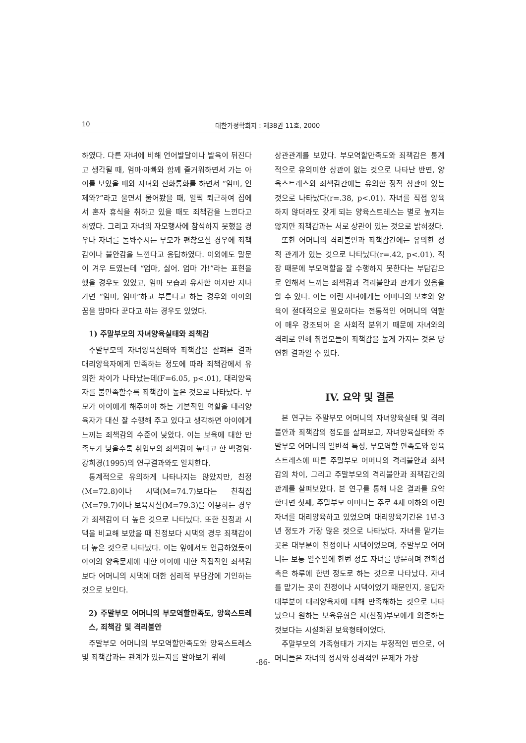10 대한가정학회지 : 제38권 11호, 2000
하였다. 다른 자녀에 비해 언어발달이나 발육이 뒤진다고 생각될 때, 엄마·아빠와 함께 즐거워하면서 가는 아이를 보았을 때와 자녀와 전화통화를 하면서 “엄마, 언제와?”라고 울면서 물어봤을 때, 일찍 퇴근하여 집에서 혼자 휴식을 취하고 있을 때도 죄책감을 느낀다고 하였다. 그리고 자녀의 자모행사에 참석하지 못했을 경우나 자녀를 돌봐주시는 부모가 편찮으실 경우에 죄책감이나 불안감을 느낀다고 응답하였다. 이외에도 말문이 겨우 트였는데 “엄마, 싫어. 엄마 가!”라는 표현을 했을 경우도 있었고, 엄마 모습과 유사한 여자만 지나가면 “엄마, 엄마”하고 부른다고 하는 경우와 아이의 꿈을 밤마다 꾼다고 하는 경우도 있었다.
1) 주말부모의 자녀양육실태와 죄책감
주말부모의 자녀양육실태와 죄책감을 살펴본 결과 대리양육자에게 만족하는 정도에 따라 죄책감에서 유의한 차이가 나타났는데(F=6.05, p<.01), 대리양육자를 불만족할수록 죄책감이 높은 것으로 나타났다. 부모가 아이에게 해주어야 하는 기본적인 역할을 대리양육자가 대신 잘 수행해 주고 있다고 생각하면 아이에게 느끼는 죄책감의 수준이 낮았다. 이는 보육에 대한 만족도가 낮을수록 취업모의 죄책감이 높다고 한 백경임·강희경(1995)의 연구결과와도 일치한다.
통계적으로 유의하게 나타나지는 않았지만, 친정(M=72.8)이나 시댁(M=74.7)보다는 친척집(M=79.7)이나 보육시설(M=79.3)을 이용하는 경우가 죄책감이 더 높은 것으로 나타났다. 또한 친정과 시댁을 비교해 보았을 때 친정보다 시댁의 경우 죄책감이 더 높은 것으로 나타났다. 이는 앞에서도 언급하였듯이 아이의 양육문제에 대한 아이에 대한 직접적인 죄책감보다 어머니의 시댁에 대한 심리적 부담감에 기인하는 것으로 보인다.
2) 주말부모 어머니의 부모역할만족도, 양육스트레스, 죄책감 및 격리불안
주말부모 어머니의 부모역할만족도와 양육스트레스 및 죄책감과는 관계가 있는지를 알아보기 위해
상관관계를 보았다. 부모역할만족도와 죄책감은 통계적으로 유의미한 상관이 없는 것으로 나타난 반면, 양육스트레스와 죄책감간에는 유의한 정적 상관이 있는 것으로 나타났다(r=.38, p<.01). 자녀를 직접 양육하지 않더라도 갖게 되는 양육스트레스는 별로 높지는 않지만 죄책감과는 서로 상관이 있는 것으로 밝혀졌다.
또한 어머니의 격리불안과 죄책감간에는 유의한 정적 관계가 있는 것으로 나타났다(r=.42, p<.01). 직장 때문에 부모역할을 잘 수행하지 못한다는 부담감으로 인해서 느끼는 죄책감과 격리불안과 관계가 있음을 알 수 있다. 이는 어린 자녀에게는 어머니의 보호와 양육이 절대적으로 필요하다는 전통적인 어머니의 역할이 매우 강조되어 온 사회적 분위기 때문에 자녀와의 격리로 인해 취업모들이 죄책감을 높게 가지는 것은 당연한 결과일 수 있다.
IV. 요약 및 결론
본 연구는 주말부모 어머니의 자녀양육실태 및 격리불안과 죄책감의 정도를 살펴보고, 자녀양육실태와 주말부모 어머니의 일반적 특성, 부모역할 만족도와 양육스트레스에 따른 주말부모 어머니의 격리불안과 죄책감의 차이, 그리고 주말부모의 격리불안과 죄책감간의 관계를 살펴보았다. 본 연구를 통해 나온 결과를 요약한다면 첫째, 주말부모 어머니는 주로 4세 이하의 어린 자녀를 대리양육하고 있었으며 대리양육기간은 1년-3년 정도가 가장 많은 것으로 나타났다. 자녀를 맡기는 곳은 대부분이 친정이나 시댁이었으며, 주말부모 어머니는 보통 일주일에 한번 정도 자녀를 방문하며 전화접촉은 하루에 한번 정도로 하는 것으로 나타났다. 자녀를 맡기는 곳이 친정이나 시댁이었기 때문인지, 응답자 대부분이 대리양육자에 대해 만족해하는 것으로 나타났으나 원하는 보육유형은 시(친정)부모에게 의존하는 것보다는 시설화된 보육형태이었다.
주말부모의 가족형태가 가지는 부정적인 면으로, 어머니들은 자녀의 정서와 성격적인 문제가 가장
-86-